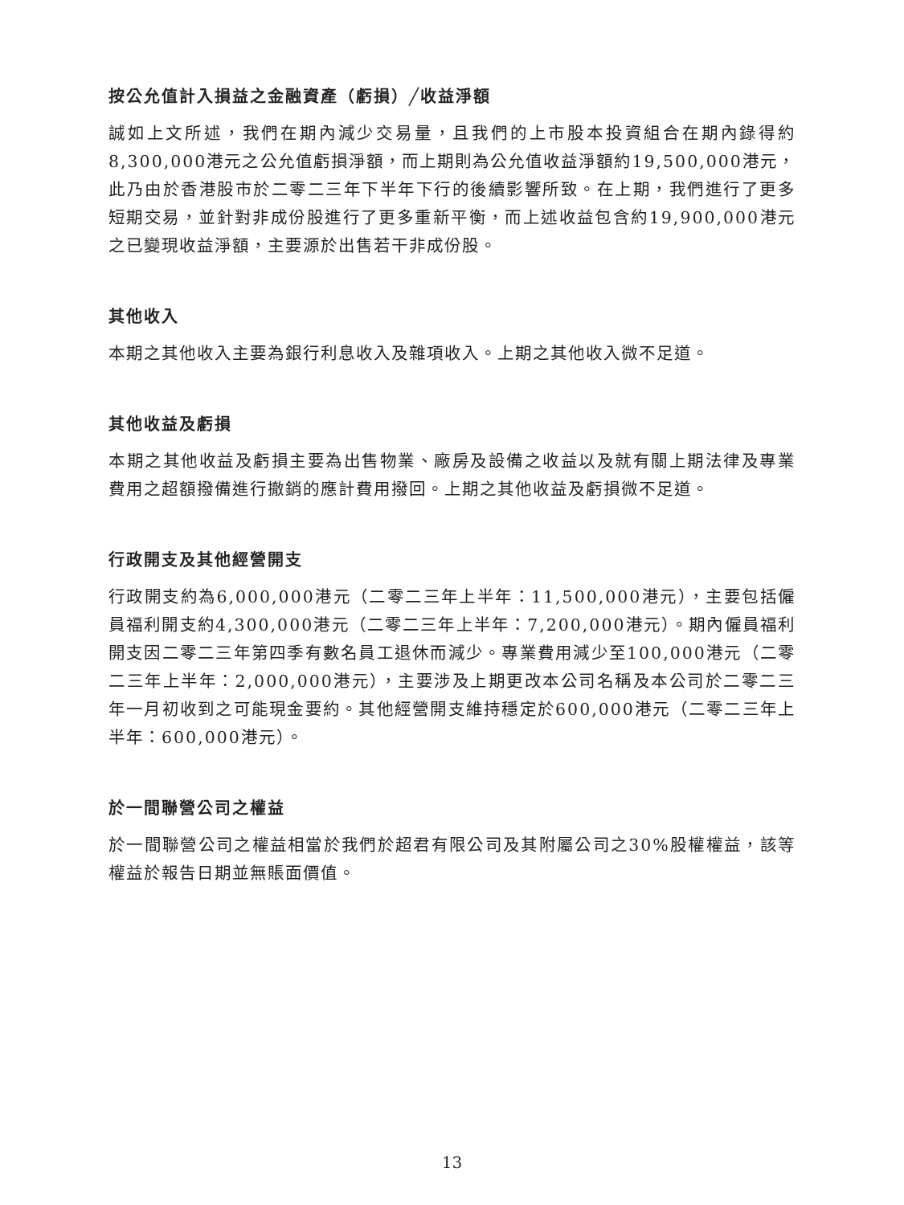按公允值計入損益之金融資產（虧損）╱收益淨額
誠如上文所述，我們在期內減少交易量，且我們的上市股本投資組合在期內錄得約8,300,000港元之公允值虧損淨額，而上期則為公允值收益淨額約19,500,000港元，此乃由於香港股市於二零二三年下半年下行的後續影響所致。在上期，我們進行了更多短期交易，並針對非成份股進行了更多重新平衡，而上述收益包含約19,900,000港元之已變現收益淨額，主要源於出售若干非成份股。
其他收入
本期之其他收入主要為銀行利息收入及雜項收入。上期之其他收入微不足道。
其他收益及虧損
本期之其他收益及虧損主要為出售物業、廠房及設備之收益以及就有關上期法律及專業費用之超額撥備進行撤銷的應計費用撥回。上期之其他收益及虧損微不足道。
行政開支及其他經營開支
行政開支約為6,000,000港元（二零二三年上半年：11,500,000港元），主要包括僱員福利開支約4,300,000港元（二零二三年上半年：7,200,000港元）。期內僱員福利開支因二零二三年第四季有數名員工退休而減少。專業費用減少至100,000港元（二零二三年上半年：2,000,000港元），主要涉及上期更改本公司名稱及本公司於二零二三年一月初收到之可能現金要約。其他經營開支維持穩定於600,000港元（二零二三年上半年：600,000港元）。
於一間聯營公司之權益
於一間聯營公司之權益相當於我們於超君有限公司及其附屬公司之30%股權權益，該等權益於報告日期並無賬面價值。
13